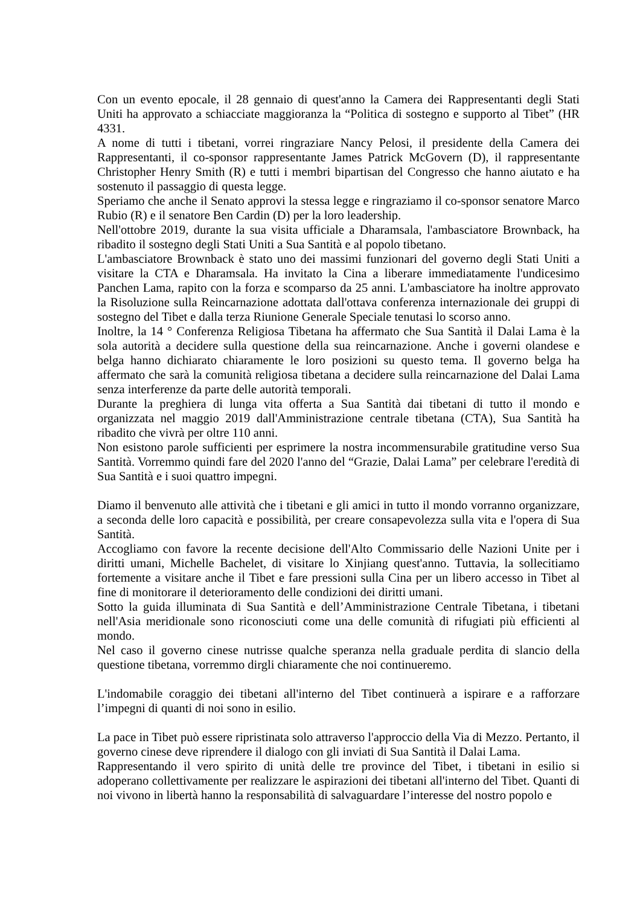Con un evento epocale, il 28 gennaio di quest'anno la Camera dei Rappresentanti degli Stati Uniti ha approvato a schiacciate maggioranza la “Politica di sostegno e supporto al Tibet” (HR 4331.
A nome di tutti i tibetani, vorrei ringraziare Nancy Pelosi, il presidente della Camera dei Rappresentanti, il co-sponsor rappresentante James Patrick McGovern (D), il rappresentante Christopher Henry Smith (R) e tutti i membri bipartisan del Congresso che hanno aiutato e ha sostenuto il passaggio di questa legge.
Speriamo che anche il Senato approvi la stessa legge e ringraziamo il co-sponsor senatore Marco Rubio (R) e il senatore Ben Cardin (D) per la loro leadership.
Nell'ottobre 2019, durante la sua visita ufficiale a Dharamsala, l'ambasciatore Brownback, ha ribadito il sostegno degli Stati Uniti a Sua Santità e al popolo tibetano.
L'ambasciatore Brownback è stato uno dei massimi funzionari del governo degli Stati Uniti a visitare la CTA e Dharamsala. Ha invitato la Cina a liberare immediatamente l'undicesimo Panchen Lama, rapito con la forza e scomparso da 25 anni. L'ambasciatore ha inoltre approvato la Risoluzione sulla Reincarnazione adottata dall'ottava conferenza internazionale dei gruppi di sostegno del Tibet e dalla terza Riunione Generale Speciale tenutasi lo scorso anno.
Inoltre, la 14 ° Conferenza Religiosa Tibetana ha affermato che Sua Santità il Dalai Lama è la sola autorità a decidere sulla questione della sua reincarnazione. Anche i governi olandese e belga hanno dichiarato chiaramente le loro posizioni su questo tema. Il governo belga ha affermato che sarà la comunità religiosa tibetana a decidere sulla reincarnazione del Dalai Lama senza interferenze da parte delle autorità temporali.
Durante la preghiera di lunga vita offerta a Sua Santità dai tibetani di tutto il mondo e organizzata nel maggio 2019 dall'Amministrazione centrale tibetana (CTA), Sua Santità ha ribadito che vivrà per oltre 110 anni.
Non esistono parole sufficienti per esprimere la nostra incommensurabile gratitudine verso Sua Santità. Vorremmo quindi fare del 2020 l'anno del “Grazie, Dalai Lama” per celebrare l'eredità di Sua Santità e i suoi quattro impegni.
Diamo il benvenuto alle attività che i tibetani e gli amici in tutto il mondo vorranno organizzare, a seconda delle loro capacità e possibilità, per creare consapevolezza sulla vita e l'opera di Sua Santità.
Accogliamo con favore la recente decisione dell'Alto Commissario delle Nazioni Unite per i diritti umani, Michelle Bachelet, di visitare lo Xinjiang quest'anno. Tuttavia, la sollecitiamo fortemente a visitare anche il Tibet e fare pressioni sulla Cina per un libero accesso in Tibet al fine di monitorare il deterioramento delle condizioni dei diritti umani.
Sotto la guida illuminata di Sua Santità e dell’Amministrazione Centrale Tibetana, i tibetani nell'Asia meridionale sono riconosciuti come una delle comunità di rifugiati più efficienti al mondo.
Nel caso il governo cinese nutrisse qualche speranza nella graduale perdita di slancio della questione tibetana, vorremmo dirgli chiaramente che noi continueremo.
L'indomabile coraggio dei tibetani all'interno del Tibet continuerà a ispirare e a rafforzare l’impegni di quanti di noi sono in esilio.
La pace in Tibet può essere ripristinata solo attraverso l'approccio della Via di Mezzo. Pertanto, il governo cinese deve riprendere il dialogo con gli inviati di Sua Santità il Dalai Lama.
Rappresentando il vero spirito di unità delle tre province del Tibet, i tibetani in esilio si adoperano collettivamente per realizzare le aspirazioni dei tibetani all'interno del Tibet. Quanti di noi vivono in libertà hanno la responsabilità di salvaguardare l’interesse del nostro popolo e